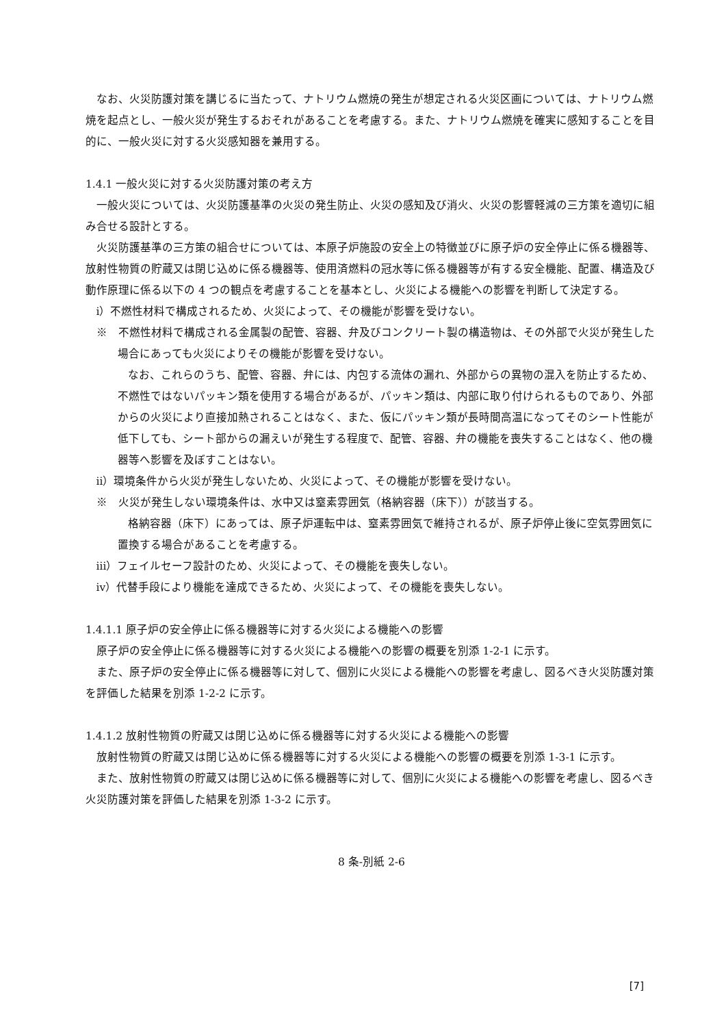なお、火災防護対策を講じるに当たって、ナトリウム燃焼の発生が想定される火災区画については、ナトリウム燃焼を起点とし、一般火災が発生するおそれがあることを考慮する。また、ナトリウム燃焼を確実に感知することを目的に、一般火災に対する火災感知器を兼用する。
1.4.1 一般火災に対する火災防護対策の考え方
一般火災については、火災防護基準の火災の発生防止、火災の感知及び消火、火災の影響軽減の三方策を適切に組み合せる設計とする。
火災防護基準の三方策の組合せについては、本原子炉施設の安全上の特徴並びに原子炉の安全停止に係る機器等、放射性物質の貯蔵又は閉じ込めに係る機器等、使用済燃料の冠水等に係る機器等が有する安全機能、配置、構造及び動作原理に係る以下の 4 つの観点を考慮することを基本とし、火災による機能への影響を判断して決定する。
ⅰ）不燃性材料で構成されるため、火災によって、その機能が影響を受けない。
※　不燃性材料で構成される金属製の配管、容器、弁及びコンクリート製の構造物は、その外部で火災が発生した場合にあっても火災によりその機能が影響を受けない。
なお、これらのうち、配管、容器、弁には、内包する流体の漏れ、外部からの異物の混入を防止するため、不燃性ではないパッキン類を使用する場合があるが、パッキン類は、内部に取り付けられるものであり、外部からの火災により直接加熱されることはなく、また、仮にパッキン類が長時間高温になってそのシート性能が低下しても、シート部からの漏えいが発生する程度で、配管、容器、弁の機能を喪失することはなく、他の機器等へ影響を及ぼすことはない。
ⅱ）環境条件から火災が発生しないため、火災によって、その機能が影響を受けない。
※　火災が発生しない環境条件は、水中又は窒素雰囲気（格納容器（床下））が該当する。
格納容器（床下）にあっては、原子炉運転中は、窒素雰囲気で維持されるが、原子炉停止後に空気雰囲気に置換する場合があることを考慮する。
ⅲ）フェイルセーフ設計のため、火災によって、その機能を喪失しない。
ⅳ）代替手段により機能を達成できるため、火災によって、その機能を喪失しない。
1.4.1.1 原子炉の安全停止に係る機器等に対する火災による機能への影響
原子炉の安全停止に係る機器等に対する火災による機能への影響の概要を別添 1-2-1 に示す。
また、原子炉の安全停止に係る機器等に対して、個別に火災による機能への影響を考慮し、図るべき火災防護対策を評価した結果を別添 1-2-2 に示す。
1.4.1.2 放射性物質の貯蔵又は閉じ込めに係る機器等に対する火災による機能への影響
放射性物質の貯蔵又は閉じ込めに係る機器等に対する火災による機能への影響の概要を別添 1-3-1 に示す。
また、放射性物質の貯蔵又は閉じ込めに係る機器等に対して、個別に火災による機能への影響を考慮し、図るべき火災防護対策を評価した結果を別添 1-3-2 に示す。
8 条-別紙 2-6
[7]